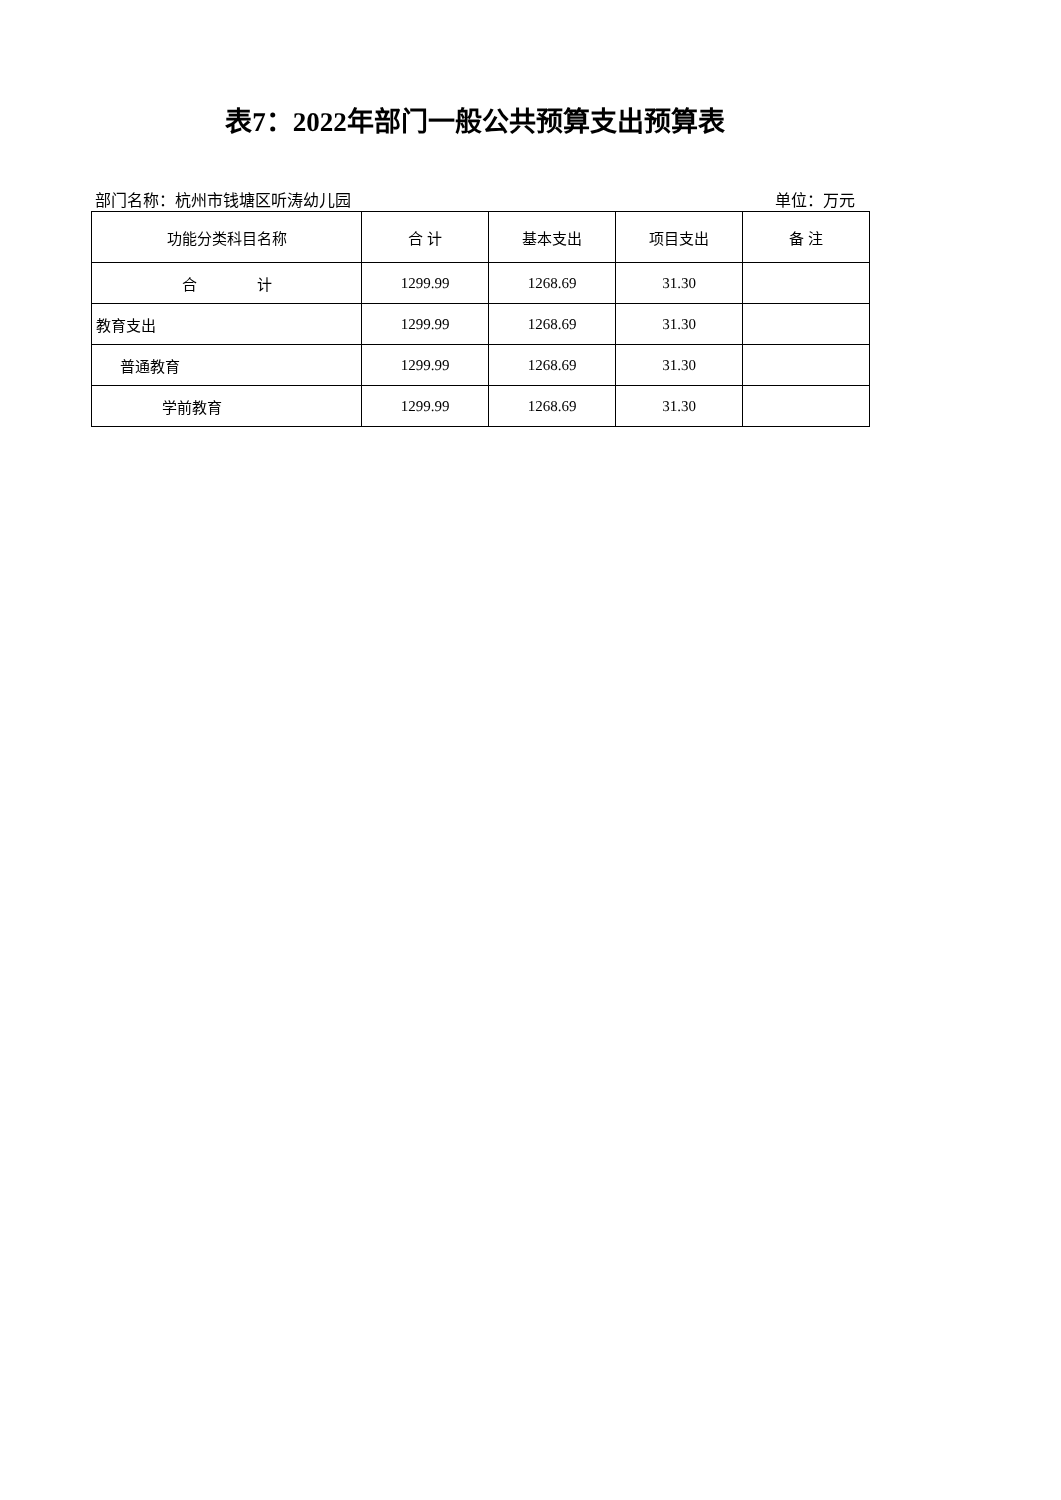表7：2022年部门一般公共预算支出预算表
部门名称：杭州市钱塘区听涛幼儿园 单位：万元
| 功能分类科目名称 | 合 计 | 基本支出 | 项目支出 | 备 注 |
| --- | --- | --- | --- | --- |
| 合 计 | 1299.99 | 1268.69 | 31.30 | |
| 教育支出 | 1299.99 | 1268.69 | 31.30 | |
| 普通教育 | 1299.99 | 1268.69 | 31.30 | |
| 学前教育 | 1299.99 | 1268.69 | 31.30 | |